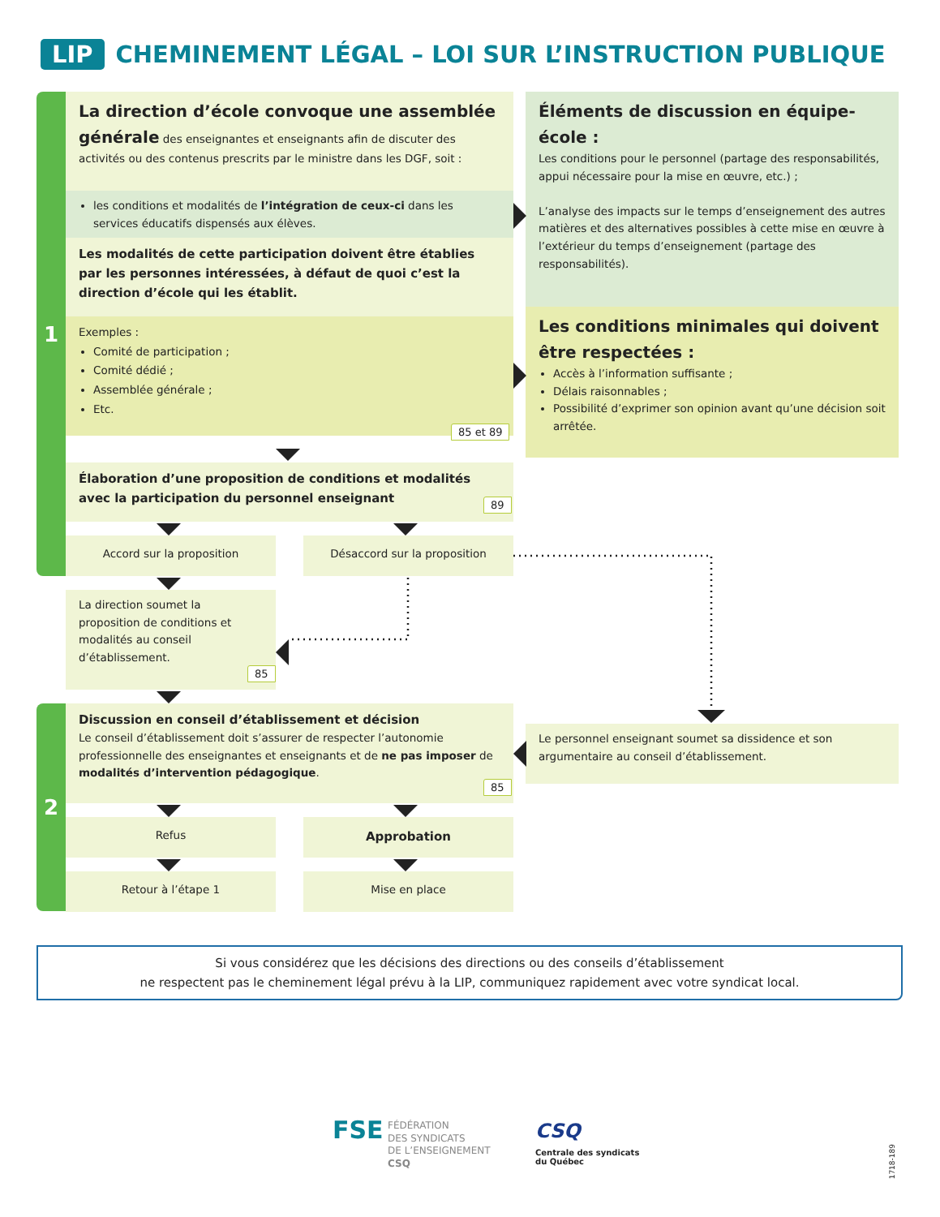LIP CHEMINEMENT LÉGAL – LOI SUR L’INSTRUCTION PUBLIQUE
1
2
La direction d’école convoque une assemblée générale des enseignantes et enseignants afin de discuter des activités ou des contenus prescrits par le ministre dans les DGF, soit :
les conditions et modalités de l’intégration de ceux-ci dans les services éducatifs dispensés aux élèves.
Les modalités de cette participation doivent être établies par les personnes intéressées, à défaut de quoi c’est la direction d’école qui les établit.
Exemples :
Comité de participation ;
Comité dédié ;
Assemblée générale ;
Etc.
85 et 89
Éléments de discussion en équipe-école :
Les conditions pour le personnel (partage des responsabilités, appui nécessaire pour la mise en œuvre, etc.) ;
L’analyse des impacts sur le temps d’enseignement des autres matières et des alternatives possibles à cette mise en œuvre à l’extérieur du temps d’enseignement (partage des responsabilités).
Les conditions minimales qui doivent être respectées :
Accès à l’information suffisante ;
Délais raisonnables ;
Possibilité d’exprimer son opinion avant qu’une décision soit arrêtée.
Élaboration d’une proposition de conditions et modalités avec la participation du personnel enseignant
89
Accord sur la proposition Désaccord sur la proposition
La direction soumet la proposition de conditions et modalités au conseil d’établissement.
85
Discussion en conseil d’établissement et décision
Le conseil d’établissement doit s’assurer de respecter l’autonomie professionnelle des enseignantes et enseignants et de ne pas imposer de modalités d’intervention pédagogique.
85
Le personnel enseignant soumet sa dissidence et son argumentaire au conseil d’établissement.
Refus Approbation
Retour à l’étape 1 Mise en place
Si vous considérez que les décisions des directions ou des conseils d’établissement
ne respectent pas le cheminement légal prévu à la LIP, communiquez rapidement avec votre syndicat local.
FSE
FÉDÉRATION
DES SYNDICATS
DE L’ENSEIGNEMENT
CSQ
CSQ
Centrale des syndicats
du Québec
1718-189